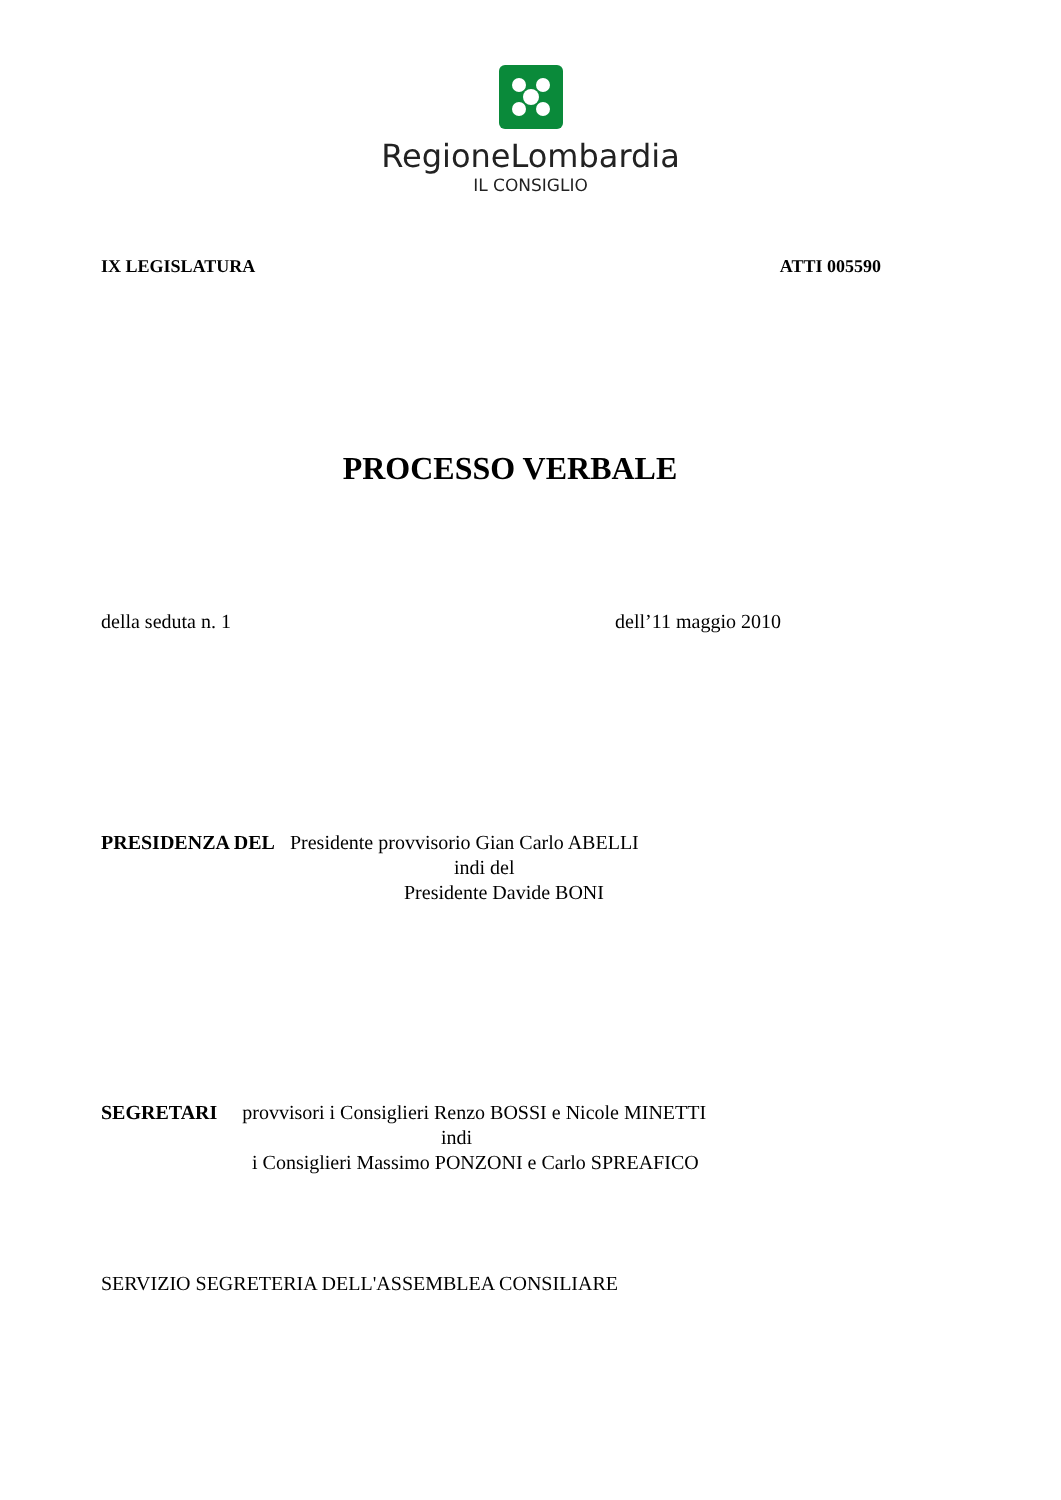RegioneLombardia
IL CONSIGLIO
IX LEGISLATURA ATTI 005590
PROCESSO VERBALE
della seduta n. 1 dell’11 maggio 2010
PRESIDENZA DEL Presidente provvisorio Gian Carlo ABELLI
indi del
Presidente Davide BONI
SEGRETARI provvisori i Consiglieri Renzo BOSSI e Nicole MINETTI
indi
i Consiglieri Massimo PONZONI e Carlo SPREAFICO
SERVIZIO SEGRETERIA DELL'ASSEMBLEA CONSILIARE